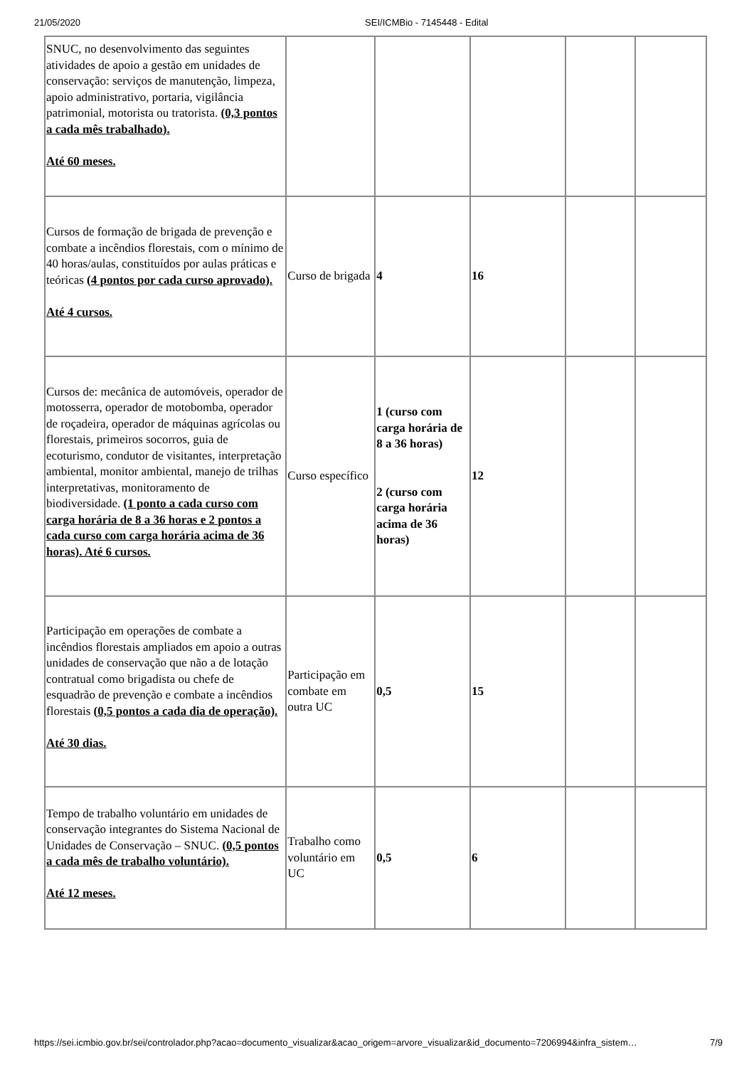21/05/2020 SEI/ICMBio - 7145448 - Edital
| SNUC, no desenvolvimento das seguintes atividades de apoio a gestão em unidades de conservação: serviços de manutenção, limpeza, apoio administrativo, portaria, vigilância patrimonial, motorista ou tratorista. (0,3 pontos a cada mês trabalhado). Até 60 meses. | | | | | |
| Cursos de formação de brigada de prevenção e combate a incêndios florestais, com o mínimo de 40 horas/aulas, constituídos por aulas práticas e teóricas (4 pontos por cada curso aprovado). Até 4 cursos. | Curso de brigada | 4 | 16 | | |
| Cursos de: mecânica de automóveis, operador de motosserra, operador de motobomba, operador de roçadeira, operador de máquinas agrícolas ou florestais, primeiros socorros, guia de ecoturismo, condutor de visitantes, interpretação ambiental, monitor ambiental, manejo de trilhas interpretativas, monitoramento de biodiversidade. (1 ponto a cada curso com carga horária de 8 a 36 horas e 2 pontos a cada curso com carga horária acima de 36 horas). Até 6 cursos. | Curso específico | 1 (curso com carga horária de 8 a 36 horas) 2 (curso com carga horária acima de 36 horas) | 12 | | |
| Participação em operações de combate a incêndios florestais ampliados em apoio a outras unidades de conservação que não a de lotação contratual como brigadista ou chefe de esquadrão de prevenção e combate a incêndios florestais (0,5 pontos a cada dia de operação). Até 30 dias. | Participação em combate em outra UC | 0,5 | 15 | | |
| Tempo de trabalho voluntário em unidades de conservação integrantes do Sistema Nacional de Unidades de Conservação – SNUC. (0,5 pontos a cada mês de trabalho voluntário). Até 12 meses. | Trabalho como voluntário em UC | 0,5 | 6 | | |
https://sei.icmbio.gov.br/sei/controlador.php?acao=documento_visualizar&acao_origem=arvore_visualizar&id_documento=7206994&infra_sistem… 7/9